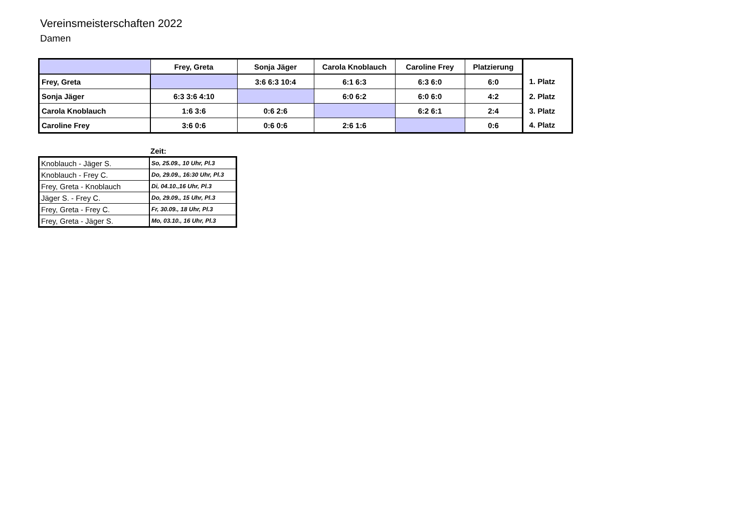Vereinsmeisterschaften 2022
Damen
| | Frey, Greta | Sonja Jäger | Carola Knoblauch | Caroline Frey | Platzierung | |
| --- | --- | --- | --- | --- | --- | --- |
| Frey, Greta | | 3:6 6:3 10:4 | 6:1 6:3 | 6:3 6:0 | 6:0 | 1. Platz |
| Sonja Jäger | 6:3 3:6 4:10 | | 6:0 6:2 | 6:0 6:0 | 4:2 | 2. Platz |
| Carola Knoblauch | 1:6 3:6 | 0:6 2:6 | | 6:2 6:1 | 2:4 | 3. Platz |
| Caroline Frey | 3:6 0:6 | 0:6 0:6 | 2:6 1:6 | | 0:6 | 4. Platz |
Zeit:
| Knoblauch - Jäger S. | So, 25.09., 10 Uhr, Pl.3 |
| Knoblauch - Frey C. | Do, 29.09., 16:30 Uhr, Pl.3 |
| Frey, Greta - Knoblauch | Di, 04.10.,16 Uhr, Pl.3 |
| Jäger S. - Frey C. | Do, 29.09., 15 Uhr, Pl.3 |
| Frey, Greta - Frey C. | Fr, 30.09., 18 Uhr, Pl.3 |
| Frey, Greta - Jäger S. | Mo, 03.10., 16 Uhr, Pl.3 |